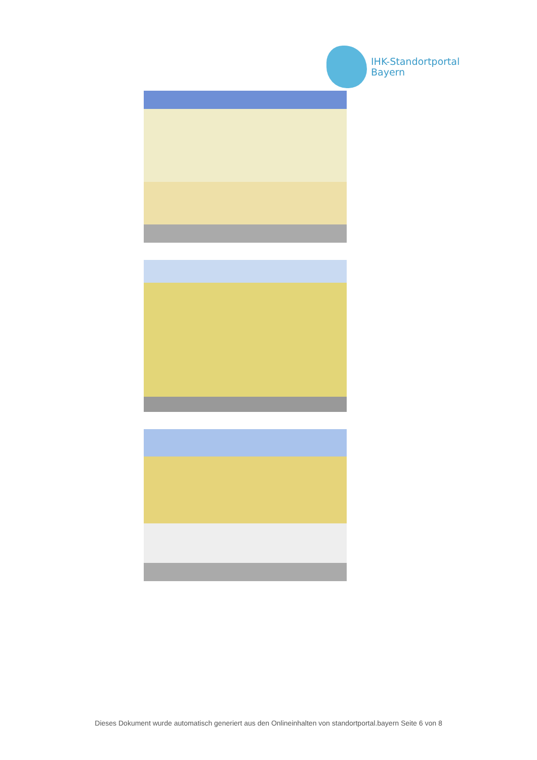IHK-Standortportal
Bayern
Dieses Dokument wurde automatisch generiert aus den Onlineinhalten von standortportal.bayern Seite 6 von 8